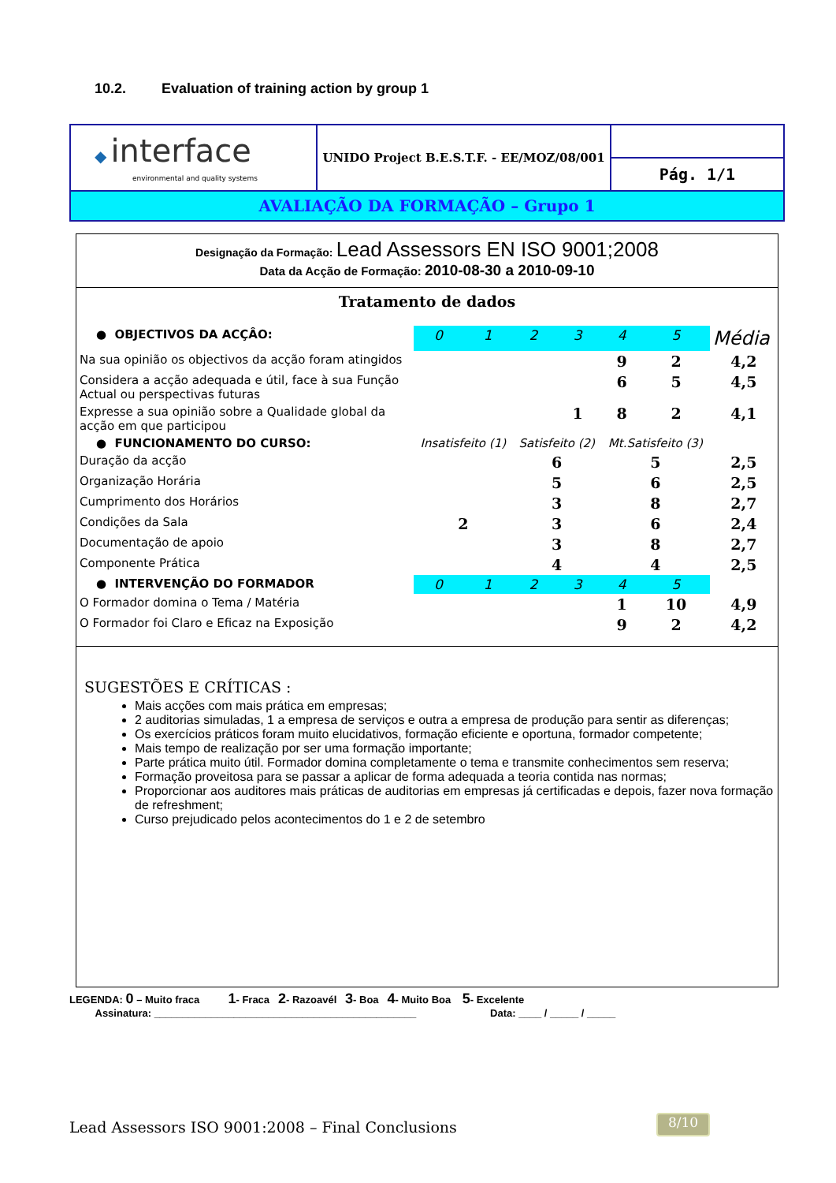10.2. Evaluation of training action by group 1
| ◆ interface environmental and quality systems | UNIDO Project B.E.S.T.F. - EE/MOZ/08/001 | |
| | | Pág. 1/1 |
| AVALIAÇÃO DA FORMAÇÃO – Grupo 1 | | |
Designação da Formação: Lead Assessors EN ISO 9001;2008
Data da Acção de Formação: 2010-08-30 a 2010-09-10
Tratamento de dados
| ● OBJECTIVOS DA ACÇÂO: | 0 | 1 | 2 | 3 | 4 | 5 | Média |
| Na sua opinião os objectivos da acção foram atingidos | | | | | 9 | 2 | 4,2 |
| Considera a acção adequada e útil, face à sua Função Actual ou perspectivas futuras | | | | | 6 | 5 | 4,5 |
| Expresse a sua opinião sobre a Qualidade global da acção em que participou | | | | 1 | 8 | 2 | 4,1 |
| ● FUNCIONAMENTO DO CURSO: | Insatisfeito (1) | | Satisfeito (2) | | Mt.Satisfeito (3) | | |
| Duração da acção | | | 6 | | 5 | | 2,5 |
| Organização Horária | | | 5 | | 6 | | 2,5 |
| Cumprimento dos Horários | | | 3 | | 8 | | 2,7 |
| Condições da Sala | 2 | | 3 | | 6 | | 2,4 |
| Documentação de apoio | | | 3 | | 8 | | 2,7 |
| Componente Prática | | | 4 | | 4 | | 2,5 |
| ● INTERVENÇÃO DO FORMADOR | 0 | 1 | 2 | 3 | 4 | 5 | |
| O Formador domina o Tema / Matéria | | | | | 1 | 10 | 4,9 |
| O Formador foi Claro e Eficaz na Exposição | | | | | 9 | 2 | 4,2 |
SUGESTÕES E CRÍTICAS :
Mais acções com mais prática em empresas;
2 auditorias simuladas, 1 a empresa de serviços e outra a empresa de produção para sentir as diferenças;
Os exercícios práticos foram muito elucidativos, formação eficiente e oportuna, formador competente;
Mais tempo de realização por ser uma formação importante;
Parte prática muito útil. Formador domina completamente o tema e transmite conhecimentos sem reserva;
Formação proveitosa para se passar a aplicar de forma adequada a teoria contida nas normas;
Proporcionar aos auditores mais práticas de auditorias em empresas já certificadas e depois, fazer nova formação de refreshment;
Curso prejudicado pelos acontecimentos do 1 e 2 de setembro
LEGENDA: 0 – Muito fraca 1- Fraca 2- Razoavél 3- Boa 4- Muito Boa 5- Excelente
Assinatura: ______________________________________________ Data: ____ / _____ / _____
Lead Assessors ISO 9001:2008 – Final Conclusions
8/10